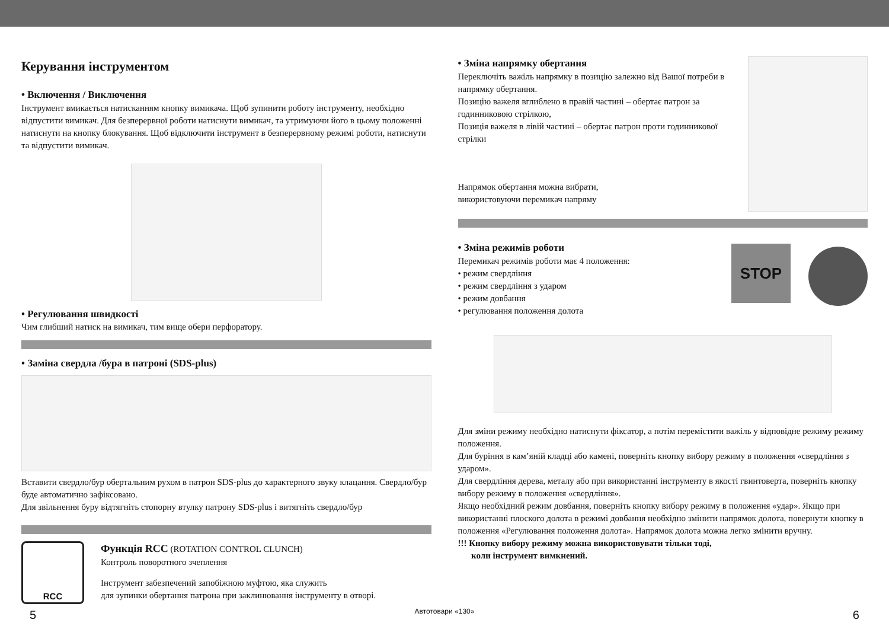Керування інструментом
• Включення / Виключення
Інструмент вмикається натисканням кнопку вимикача. Щоб зупинити роботу інструменту, необхідно відпустити вимикач. Для безперервної роботи натиснути вимикач, та утримуючи його в цьому положенні натиснути на кнопку блокування. Щоб відключити інструмент в безперервному режимі роботи, натиснути та відпустити вимикач.
• Регулювання швидкості
Чим глибший натиск на вимикач, тим вище обери перфоратору.
• Заміна свердла /бура в патроні (SDS-plus)
Вставити свердло/бур обертальним рухом в патрон SDS-plus до характерного звуку клацання. Свердло/бур буде автоматично зафіксовано.
Для звільнення буру відтягніть стопорну втулку патрону SDS-plus і витягніть свердло/бур
RCC
Функція RCC (ROTATION CONTROL CLUNCH)
Контроль поворотного зчеплення
Інструмент забезпечений запобіжною муфтою, яка служить
для зупинки обертання патрона при заклинювання інструменту в отворі.
• Зміна напрямку обертання
Переключіть важіль напрямку в позицію залежно від Вашої потреби в напрямку обертання.
Позицію важеля вглиблено в правій частині – обертає патрон за годинниковою стрілкою,
Позиція важеля в лівій частині – обертає патрон проти годинникової стрілки
Напрямок обертання можна вибрати,
використовуючи перемикач напряму
• Зміна режимів роботи
Перемикач режимів роботи має 4 положення:
• режим свердління
• режим свердління з ударом
• режим довбання
• регулювання положення долота
STOP
Для зміни режиму необхідно натиснути фіксатор, а потім перемістити важіль у відповідне режиму режиму положення.
Для буріння в кам’яній кладці або камені, поверніть кнопку вибору режиму в положення «свердління з ударом».
Для свердління дерева, металу або при використанні інструменту в якості гвинтоверта, поверніть кнопку вибору режиму в положення «свердління».
Якщо необхідний режим довбання, поверніть кнопку вибору режиму в положення «удар». Якщо при використанні плоского долота в режимі довбання необхідно змінити напрямок долота, повернути кнопку в положення «Регулювання положення долота». Напрямок долота можна легко змінити вручну.
!!! Кнопку вибору режиму можна використовувати тільки тоді,
коли інструмент вимкнений.
5 Автотовари «130» 6